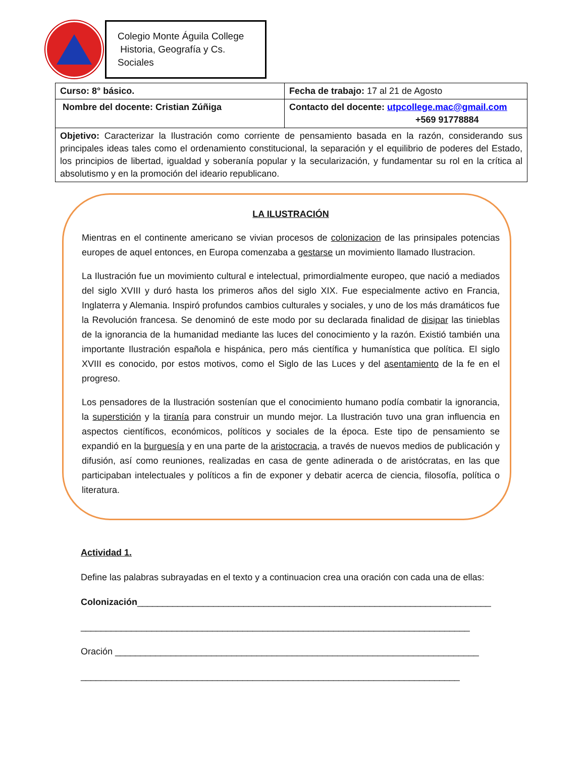Colegio Monte Águila College
Historia, Geografía y Cs. Sociales
| Curso: 8° básico. | Fecha de trabajo: 17 al 21 de Agosto |
| Nombre del docente: Cristian Zúñiga | Contacto del docente: utpcollege.mac@gmail.com +569 91778884 |
| Objetivo: Caracterizar la Ilustración como corriente de pensamiento basada en la razón, considerando sus principales ideas tales como el ordenamiento constitucional, la separación y el equilibrio de poderes del Estado, los principios de libertad, igualdad y soberanía popular y la secularización, y fundamentar su rol en la crítica al absolutismo y en la promoción del ideario republicano. | |
LA ILUSTRACIÓN
Mientras en el continente americano se vivian procesos de colonizacion de las prinsipales potencias europes de aquel entonces, en Europa comenzaba a gestarse un movimiento llamado Ilustracion.
La Ilustración fue un movimiento cultural e intelectual, primordialmente europeo, que nació a mediados del siglo XVIII y duró hasta los primeros años del siglo XIX. Fue especialmente activo en Francia, Inglaterra y Alemania. Inspiró profundos cambios culturales y sociales, y uno de los más dramáticos fue la Revolución francesa. Se denominó de este modo por su declarada finalidad de disipar las tinieblas de la ignorancia de la humanidad mediante las luces del conocimiento y la razón. Existió también una importante Ilustración española e hispánica, pero más científica y humanística que política. El siglo XVIII es conocido, por estos motivos, como el Siglo de las Luces y del asentamiento de la fe en el progreso.
Los pensadores de la Ilustración sostenían que el conocimiento humano podía combatir la ignorancia, la superstición y la tiranía para construir un mundo mejor. La Ilustración tuvo una gran influencia en aspectos científicos, económicos, políticos y sociales de la época. Este tipo de pensamiento se expandió en la burguesía y en una parte de la aristocracia, a través de nuevos medios de publicación y difusión, así como reuniones, realizadas en casa de gente adinerada o de aristócratas, en las que participaban intelectuales y políticos a fin de exponer y debatir acerca de ciencia, filosofía, política o literatura.
Actividad 1.
Define las palabras subrayadas en el texto y a continuacion crea una oración con cada una de ellas:
Colonización______________________________________________________________________
_____________________________________________________________________________
Oración ________________________________________________________________________
___________________________________________________________________________